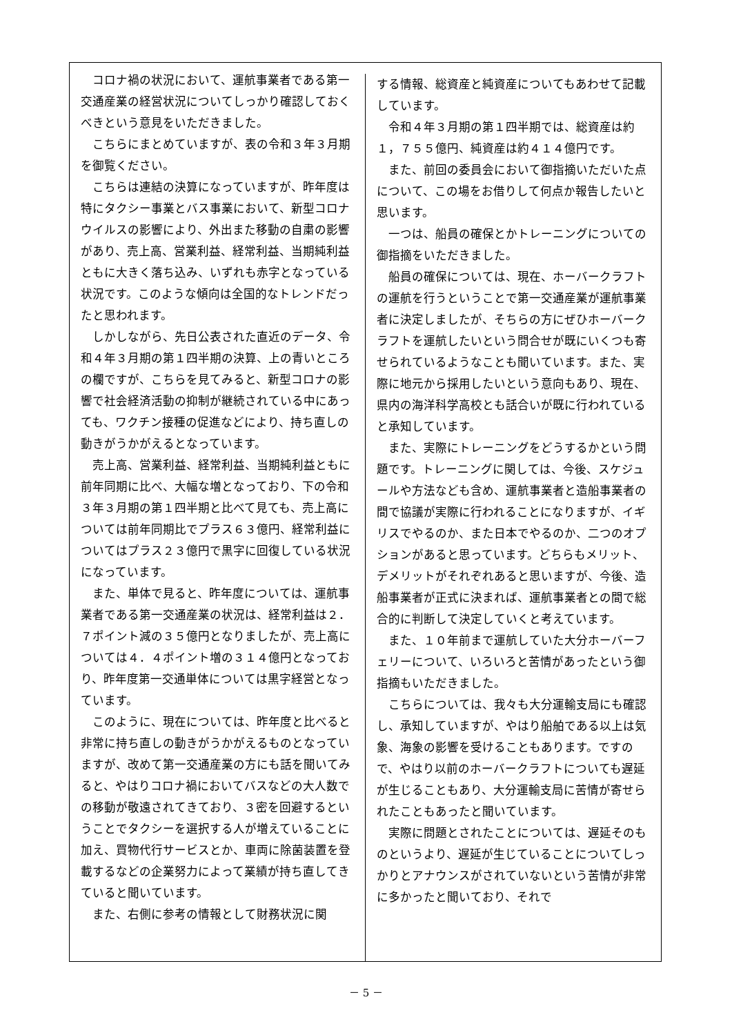コロナ禍の状況において、運航事業者である第一交通産業の経営状況についてしっかり確認しておくべきという意見をいただきました。
こちらにまとめていますが、表の令和３年３月期を御覧ください。
こちらは連結の決算になっていますが、昨年度は特にタクシー事業とバス事業において、新型コロナウイルスの影響により、外出また移動の自粛の影響があり、売上高、営業利益、経常利益、当期純利益ともに大きく落ち込み、いずれも赤字となっている状況です。このような傾向は全国的なトレンドだったと思われます。
しかしながら、先日公表された直近のデータ、令和４年３月期の第１四半期の決算、上の青いところの欄ですが、こちらを見てみると、新型コロナの影響で社会経済活動の抑制が継続されている中にあっても、ワクチン接種の促進などにより、持ち直しの動きがうかがえるとなっています。
売上高、営業利益、経常利益、当期純利益ともに前年同期に比べ、大幅な増となっており、下の令和３年３月期の第１四半期と比べて見ても、売上高については前年同期比でプラス６３億円、経常利益についてはプラス２３億円で黒字に回復している状況になっています。
また、単体で見ると、昨年度については、運航事業者である第一交通産業の状況は、経常利益は２．７ポイント減の３５億円となりましたが、売上高については４．４ポイント増の３１４億円となっており、昨年度第一交通単体については黒字経営となっています。
このように、現在については、昨年度と比べると非常に持ち直しの動きがうかがえるものとなっていますが、改めて第一交通産業の方にも話を聞いてみると、やはりコロナ禍においてバスなどの大人数での移動が敬遠されてきており、３密を回避するということでタクシーを選択する人が増えていることに加え、買物代行サービスとか、車両に除菌装置を登載するなどの企業努力によって業績が持ち直してきていると聞いています。
また、右側に参考の情報として財務状況に関
する情報、総資産と純資産についてもあわせて記載しています。
令和４年３月期の第１四半期では、総資産は約１，７５５億円、純資産は約４１４億円です。
また、前回の委員会において御指摘いただいた点について、この場をお借りして何点か報告したいと思います。
一つは、船員の確保とかトレーニングについての御指摘をいただきました。
船員の確保については、現在、ホーバークラフトの運航を行うということで第一交通産業が運航事業者に決定しましたが、そちらの方にぜひホーバークラフトを運航したいという問合せが既にいくつも寄せられているようなことも聞いています。また、実際に地元から採用したいという意向もあり、現在、県内の海洋科学高校とも話合いが既に行われていると承知しています。
また、実際にトレーニングをどうするかという問題です。トレーニングに関しては、今後、スケジュールや方法なども含め、運航事業者と造船事業者の間で協議が実際に行われることになりますが、イギリスでやるのか、また日本でやるのか、二つのオプションがあると思っています。どちらもメリット、デメリットがそれぞれあると思いますが、今後、造船事業者が正式に決まれば、運航事業者との間で総合的に判断して決定していくと考えています。
また、１０年前まで運航していた大分ホーバーフェリーについて、いろいろと苦情があったという御指摘もいただきました。
こちらについては、我々も大分運輸支局にも確認し、承知していますが、やはり船舶である以上は気象、海象の影響を受けることもあります。ですので、やはり以前のホーバークラフトについても遅延が生じることもあり、大分運輸支局に苦情が寄せられたこともあったと聞いています。
実際に問題とされたことについては、遅延そのものというより、遅延が生じていることについてしっかりとアナウンスがされていないという苦情が非常に多かったと聞いており、それで
－ 5 －